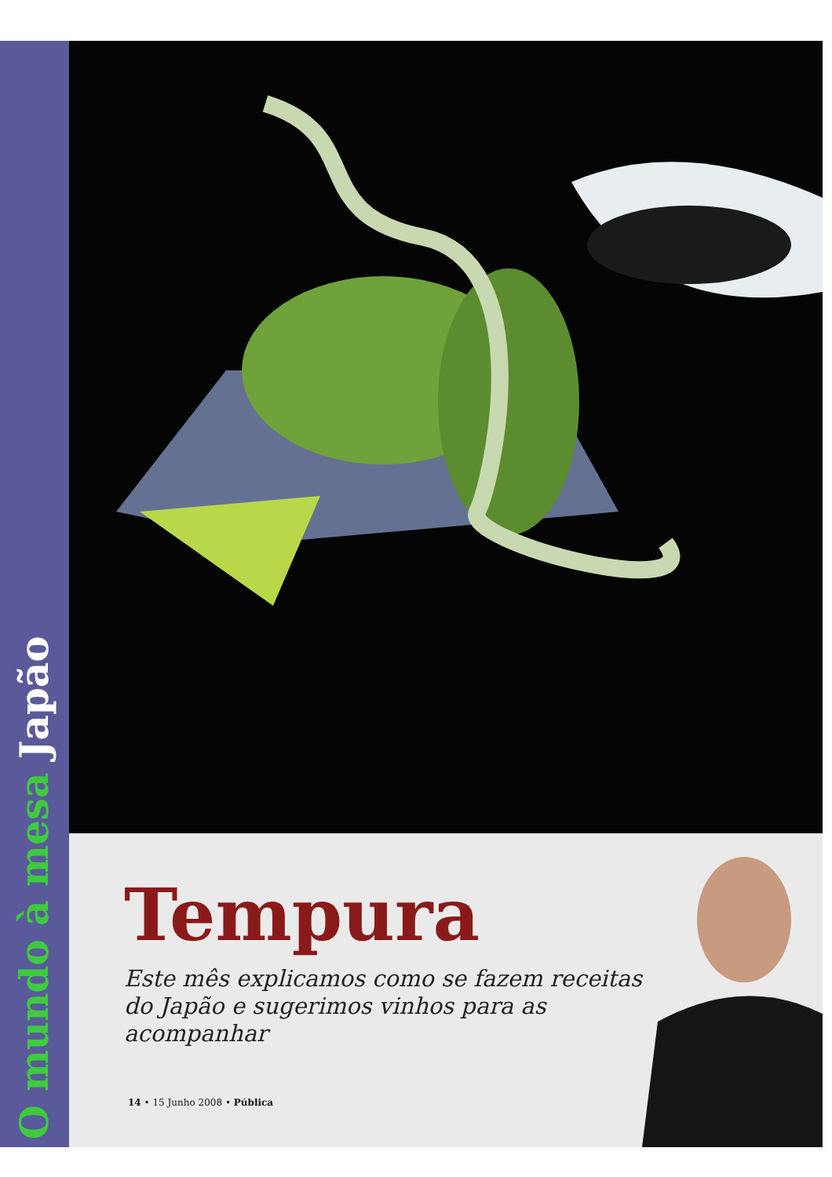O mundo à mesa Japão
Tempura
Este mês explicamos como se fazem receitas do Japão e sugerimos vinhos para as acompanhar
14 • 15 Junho 2008 • Pública